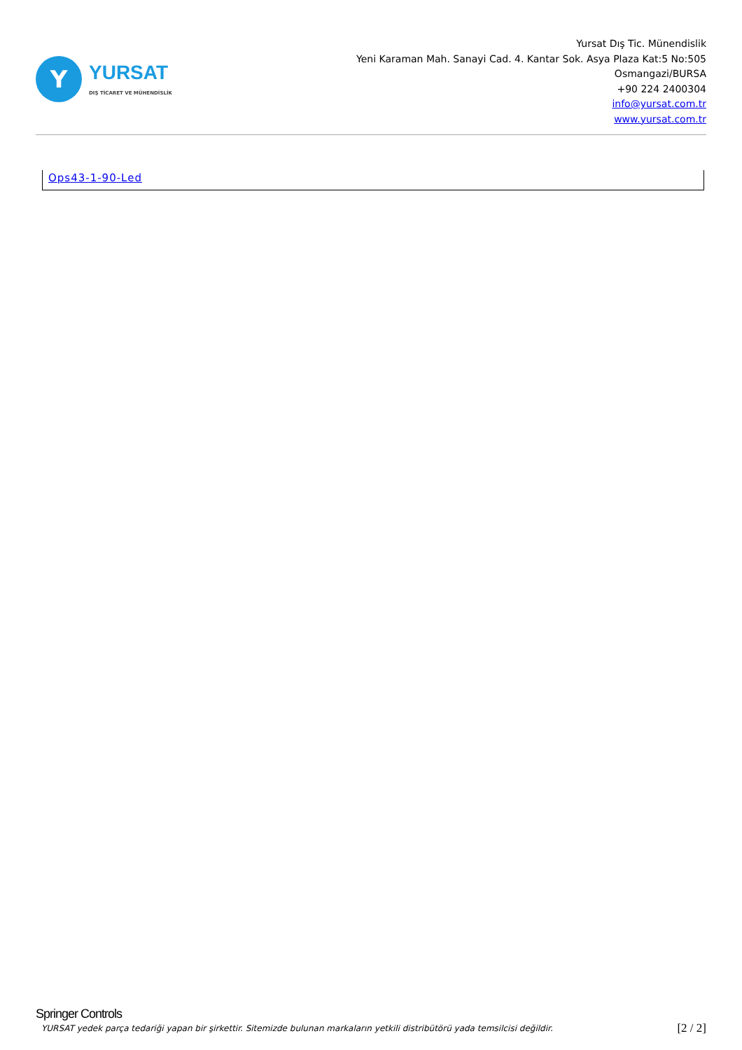Y
YURSAT
DIŞ TİCARET VE MÜHENDİSLİK
Yursat Dış Tic. Münendislik
Yeni Karaman Mah. Sanayi Cad. 4. Kantar Sok. Asya Plaza Kat:5 No:505
Osmangazi/BURSA
+90 224 2400304
info@yursat.com.tr
www.yursat.com.tr
| Ops43-1-90-Led |
Springer Controls
YURSAT yedek parça tedariği yapan bir şirkettir. Sitemizde bulunan markaların yetkili distribütörü yada temsilcisi değildir. [2 / 2]